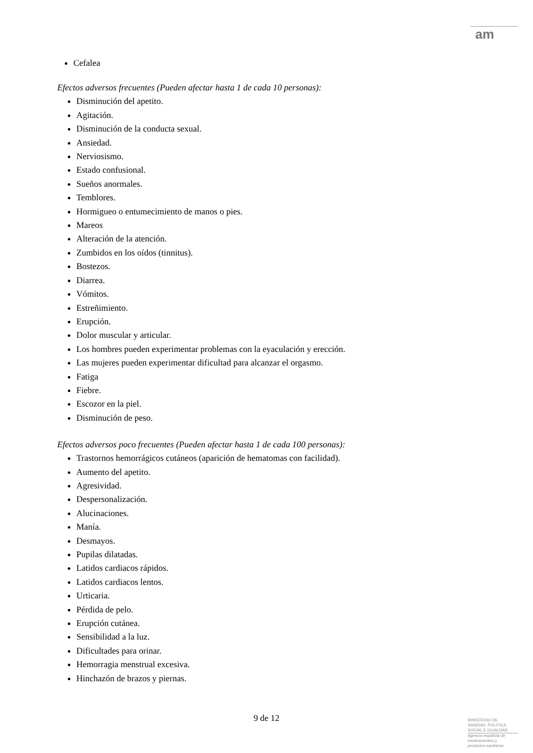am
Cefalea
Efectos adversos frecuentes (Pueden afectar hasta 1 de cada 10 personas):
Disminución del apetito.
Agitación.
Disminución de la conducta sexual.
Ansiedad.
Nerviosismo.
Estado confusional.
Sueños anormales.
Temblores.
Hormigueo o entumecimiento de manos o pies.
Mareos
Alteración de la atención.
Zumbidos en los oídos (tinnitus).
Bostezos.
Diarrea.
Vómitos.
Estreñimiento.
Erupción.
Dolor muscular y articular.
Los hombres pueden experimentar problemas con la eyaculación y erección.
Las mujeres pueden experimentar dificultad para alcanzar el orgasmo.
Fatiga
Fiebre.
Escozor en la piel.
Disminución de peso.
Efectos adversos poco frecuentes (Pueden afectar hasta 1 de cada 100 personas):
Trastornos hemorrágicos cutáneos (aparición de hematomas con facilidad).
Aumento del apetito.
Agresividad.
Despersonalización.
Alucinaciones.
Manía.
Desmayos.
Pupilas dilatadas.
Latidos cardiacos rápidos.
Latidos cardiacos lentos.
Urticaria.
Pérdida de pelo.
Erupción cutánea.
Sensibilidad a la luz.
Dificultades para orinar.
Hemorragia menstrual excesiva.
Hinchazón de brazos y piernas.
9 de 12
MINISTERIO DE
SANIDAD, POLITICA
SOCIAL E IGUALDAD
Agencia española de
medicamentos y
productos sanitarios